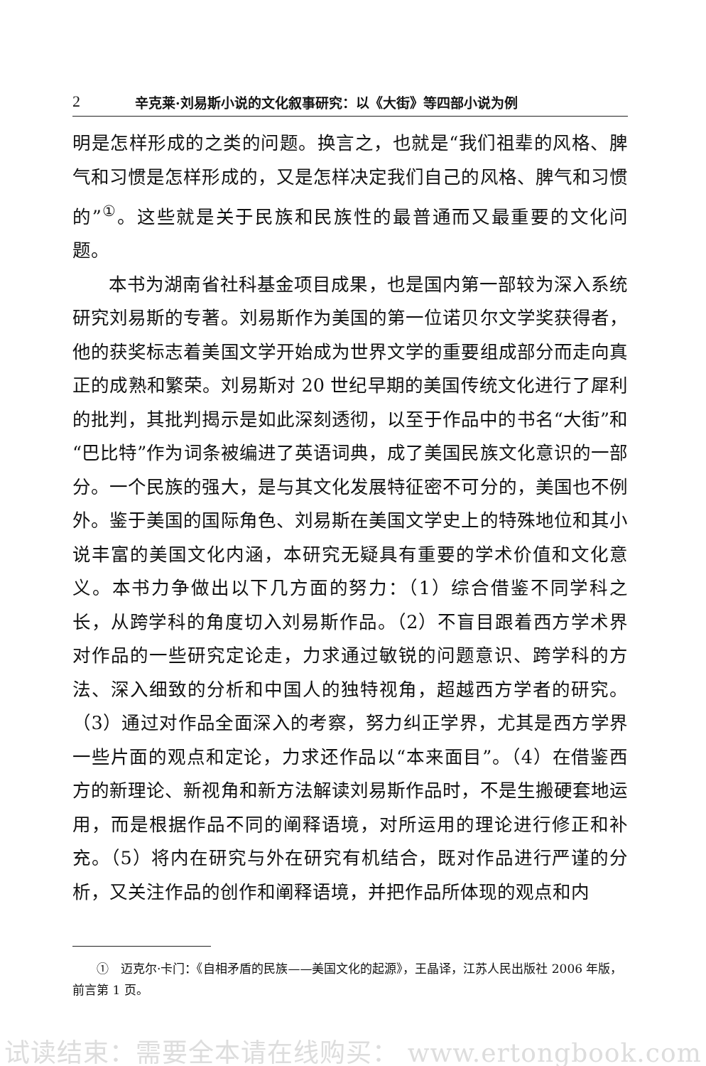2 辛克莱·刘易斯小说的文化叙事研究：以《大街》等四部小说为例
明是怎样形成的之类的问题。换言之，也就是“我们祖辈的风格、脾气和习惯是怎样形成的，又是怎样决定我们自己的风格、脾气和习惯的”<sup>①</sup>。这些就是关于民族和民族性的最普通而又最重要的文化问题。
本书为湖南省社科基金项目成果，也是国内第一部较为深入系统研究刘易斯的专著。刘易斯作为美国的第一位诺贝尔文学奖获得者，他的获奖标志着美国文学开始成为世界文学的重要组成部分而走向真正的成熟和繁荣。刘易斯对 20 世纪早期的美国传统文化进行了犀利的批判，其批判揭示是如此深刻透彻，以至于作品中的书名“大街”和“巴比特”作为词条被编进了英语词典，成了美国民族文化意识的一部分。一个民族的强大，是与其文化发展特征密不可分的，美国也不例外。鉴于美国的国际角色、刘易斯在美国文学史上的特殊地位和其小说丰富的美国文化内涵，本研究无疑具有重要的学术价值和文化意义。本书力争做出以下几方面的努力：（1）综合借鉴不同学科之长，从跨学科的角度切入刘易斯作品。（2）不盲目跟着西方学术界对作品的一些研究定论走，力求通过敏锐的问题意识、跨学科的方法、深入细致的分析和中国人的独特视角，超越西方学者的研究。（3）通过对作品全面深入的考察，努力纠正学界，尤其是西方学界一些片面的观点和定论，力求还作品以“本来面目”。（4）在借鉴西方的新理论、新视角和新方法解读刘易斯作品时，不是生搬硬套地运用，而是根据作品不同的阐释语境，对所运用的理论进行修正和补充。（5）将内在研究与外在研究有机结合，既对作品进行严谨的分析，又关注作品的创作和阐释语境，并把作品所体现的观点和内
①　迈克尔·卡门：《自相矛盾的民族——美国文化的起源》，王晶译，江苏人民出版社 2006 年版，前言第 1 页。
试读结束：需要全本请在线购买： www.ertongbook.com